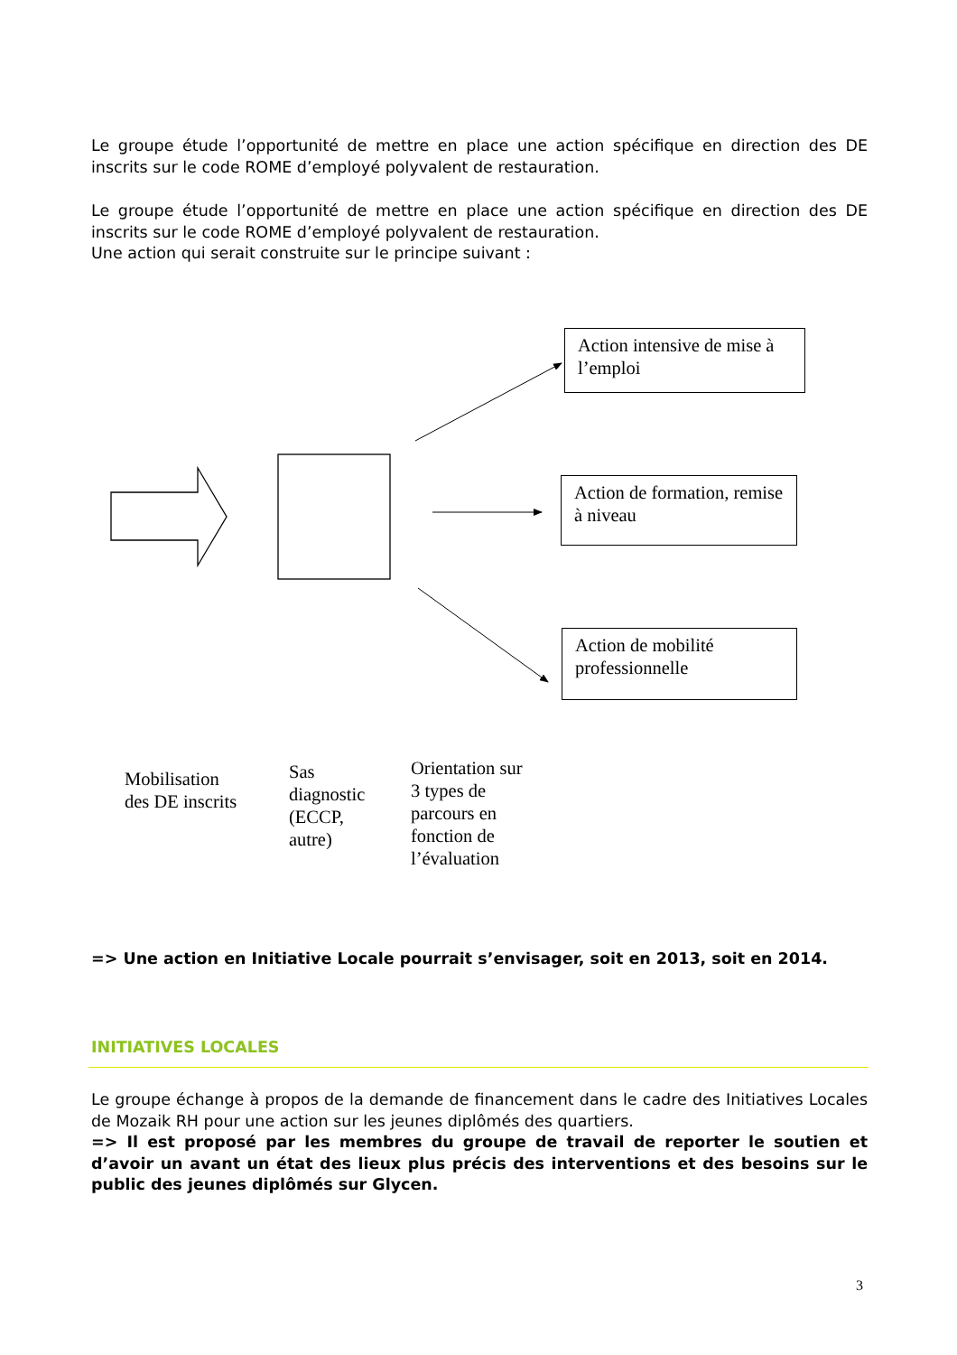Le groupe étude l’opportunité de mettre en place une action spécifique en direction des DE inscrits sur le code ROME d’employé polyvalent de restauration.
Le groupe étude l’opportunité de mettre en place une action spécifique en direction des DE inscrits sur le code ROME d’employé polyvalent de restauration.
Une action qui serait construite sur le principe suivant :
Action intensive de mise à l’emploi
Action de formation, remise à niveau
Action de mobilité professionnelle
Mobilisation
des DE inscrits
Sas
diagnostic
(ECCP,
autre)
Orientation sur
3 types de
parcours en
fonction de
l’évaluation
=> Une action en Initiative Locale pourrait s’envisager, soit en 2013, soit en 2014.
INITIATIVES LOCALES
Le groupe échange à propos de la demande de financement dans le cadre des Initiatives Locales de Mozaik RH pour une action sur les jeunes diplômés des quartiers.
=> Il est proposé par les membres du groupe de travail de reporter le soutien et d’avoir un avant un état des lieux plus précis des interventions et des besoins sur le public des jeunes diplômés sur Glycen.
3